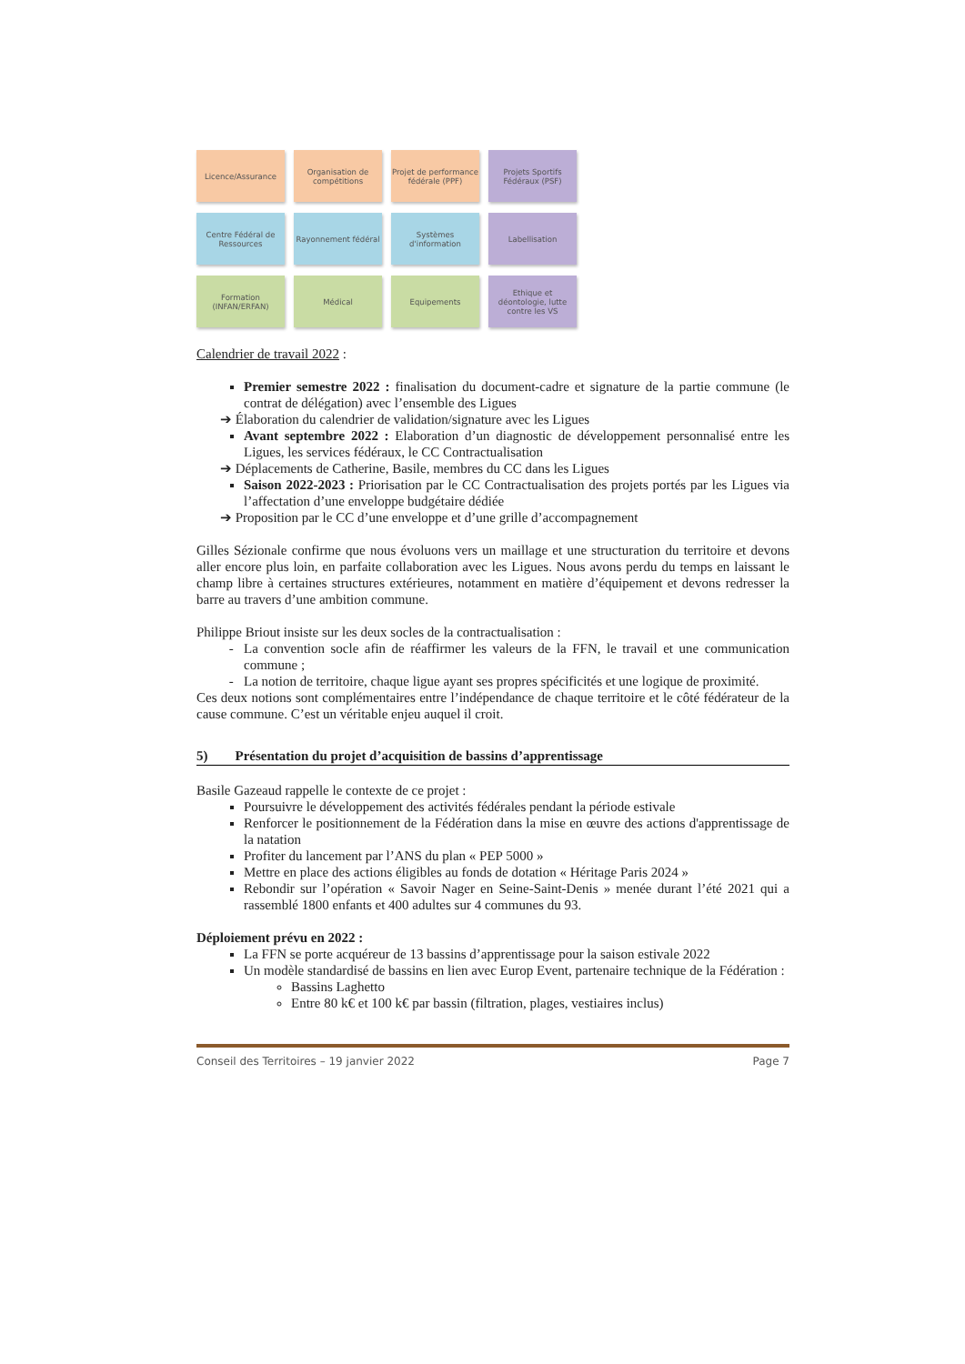Licence/Assurance
Organisation de compétitions
Projet de performance fédérale (PPF)
Projets Sportifs Fédéraux (PSF)
Centre Fédéral de Ressources
Rayonnement fédéral
Systèmes d'information
Labellisation
Formation (INFAN/ERFAN)
Médical
Equipements
Ethique et déontologie, lutte contre les VS
Calendrier de travail 2022 :
Premier semestre 2022 : finalisation du document-cadre et signature de la partie commune (le contrat de délégation) avec l’ensemble des Ligues
➔ Élaboration du calendrier de validation/signature avec les Ligues
Avant septembre 2022 : Elaboration d’un diagnostic de développement personnalisé entre les Ligues, les services fédéraux, le CC Contractualisation
➔ Déplacements de Catherine, Basile, membres du CC dans les Ligues
Saison 2022-2023 : Priorisation par le CC Contractualisation des projets portés par les Ligues via l’affectation d’une enveloppe budgétaire dédiée
➔ Proposition par le CC d’une enveloppe et d’une grille d’accompagnement
Gilles Sézionale confirme que nous évoluons vers un maillage et une structuration du territoire et devons aller encore plus loin, en parfaite collaboration avec les Ligues. Nous avons perdu du temps en laissant le champ libre à certaines structures extérieures, notamment en matière d’équipement et devons redresser la barre au travers d’une ambition commune.
Philippe Briout insiste sur les deux socles de la contractualisation :
La convention socle afin de réaffirmer les valeurs de la FFN, le travail et une communication commune ;
La notion de territoire, chaque ligue ayant ses propres spécificités et une logique de proximité.
Ces deux notions sont complémentaires entre l’indépendance de chaque territoire et le côté fédérateur de la cause commune. C’est un véritable enjeu auquel il croit.
5) Présentation du projet d’acquisition de bassins d’apprentissage
Basile Gazeaud rappelle le contexte de ce projet :
Poursuivre le développement des activités fédérales pendant la période estivale
Renforcer le positionnement de la Fédération dans la mise en œuvre des actions d'apprentissage de la natation
Profiter du lancement par l’ANS du plan « PEP 5000 »
Mettre en place des actions éligibles au fonds de dotation « Héritage Paris 2024 »
Rebondir sur l’opération « Savoir Nager en Seine-Saint-Denis » menée durant l’été 2021 qui a rassemblé 1800 enfants et 400 adultes sur 4 communes du 93.
Déploiement prévu en 2022 :
La FFN se porte acquéreur de 13 bassins d’apprentissage pour la saison estivale 2022
Un modèle standardisé de bassins en lien avec Europ Event, partenaire technique de la Fédération :
Bassins Laghetto
Entre 80 k€ et 100 k€ par bassin (filtration, plages, vestiaires inclus)
Conseil des Territoires – 19 janvier 2022 Page 7